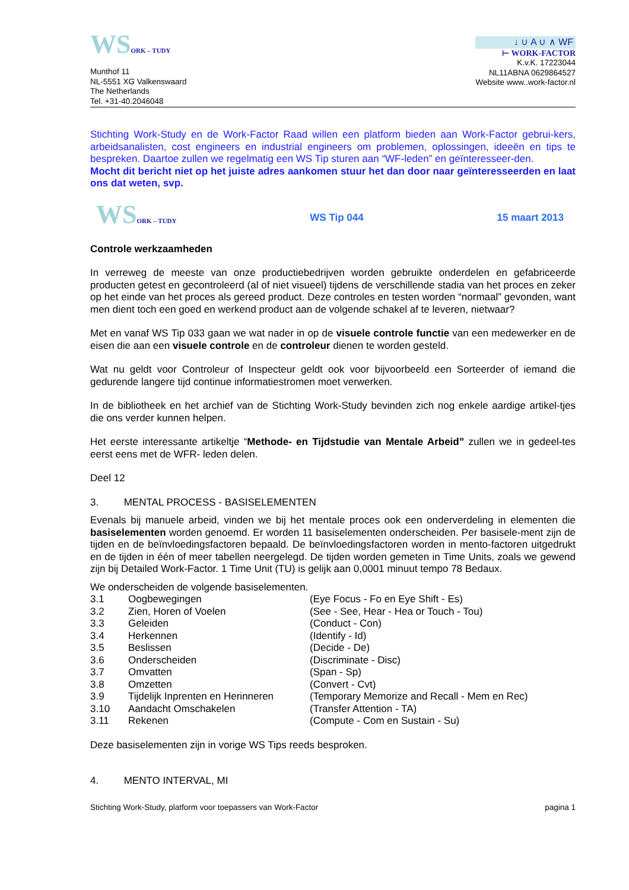WSORK – TUDY
Munthof 11
NL-5551 XG Valkenswaard
The Netherlands
Tel. +31-40.2046048
↓ ∪ A ∪ ∧ WF
⊢ WORK-FACTOR
K.v.K. 17223044
NL11ABNA 0629864527
Website www..work-factor.nl
Stichting Work-Study en de Work-Factor Raad willen een platform bieden aan Work-Factor gebrui-kers, arbeidsanalisten, cost engineers en industrial engineers om problemen, oplossingen, ideeën en tips te bespreken. Daartoe zullen we regelmatig een WS Tip sturen aan “WF-leden” en geïnteresseer-den.
Mocht dit bericht niet op het juiste adres aankomen stuur het dan door naar geïnteresseerden en laat ons dat weten, svp.
WSORK – TUDY
WS Tip 044 15 maart 2013
Controle werkzaamheden
In verreweg de meeste van onze productiebedrijven worden gebruikte onderdelen en gefabriceerde producten getest en gecontroleerd (al of niet visueel) tijdens de verschillende stadia van het proces en zeker op het einde van het proces als gereed product. Deze controles en testen worden “normaal” gevonden, want men dient toch een goed en werkend product aan de volgende schakel af te leveren, nietwaar?
Met en vanaf WS Tip 033 gaan we wat nader in op de visuele controle functie van een medewerker en de eisen die aan een visuele controle en de controleur dienen te worden gesteld.
Wat nu geldt voor Controleur of Inspecteur geldt ook voor bijvoorbeeld een Sorteerder of iemand die gedurende langere tijd continue informatiestromen moet verwerken.
In de bibliotheek en het archief van de Stichting Work-Study bevinden zich nog enkele aardige artikel-tjes die ons verder kunnen helpen.
Het eerste interessante artikeltje “Methode- en Tijdstudie van Mentale Arbeid” zullen we in gedeel-tes eerst eens met de WFR- leden delen.
Deel 12
3. MENTAL PROCESS - BASISELEMENTEN
Evenals bij manuele arbeid, vinden we bij het mentale proces ook een onderverdeling in elementen die basiselementen worden genoemd. Er worden 11 basiselementen onderscheiden. Per basisele-ment zijn de tijden en de beïnvloedingsfactoren bepaald. De beïnvloedingsfactoren worden in mento-factoren uitgedrukt en de tijden in één of meer tabellen neergelegd. De tijden worden gemeten in Time Units, zoals we gewend zijn bij Detailed Work-Factor. 1 Time Unit (TU) is gelijk aan 0,0001 minuut tempo 78 Bedaux.
We onderscheiden de volgende basiselementen.
| 3.1 | Oogbewegingen | (Eye Focus - Fo en Eye Shift - Es) |
| 3.2 | Zien, Horen of Voelen | (See - See, Hear - Hea or Touch - Tou) |
| 3.3 | Geleiden | (Conduct - Con) |
| 3.4 | Herkennen | (Identify - Id) |
| 3.5 | Beslissen | (Decide - De) |
| 3.6 | Onderscheiden | (Discriminate - Disc) |
| 3.7 | Omvatten | (Span - Sp) |
| 3.8 | Omzetten | (Convert - Cvt) |
| 3.9 | Tijdelijk Inprenten en Herinneren | (Temporary Memorize and Recall - Mem en Rec) |
| 3.10 | Aandacht Omschakelen | (Transfer Attention - TA) |
| 3.11 | Rekenen | (Compute - Com en Sustain - Su) |
Deze basiselementen zijn in vorige WS Tips reeds besproken.
4. MENTO INTERVAL, MI
Stichting Work-Study, platform voor toepassers van Work-Factor pagina 1